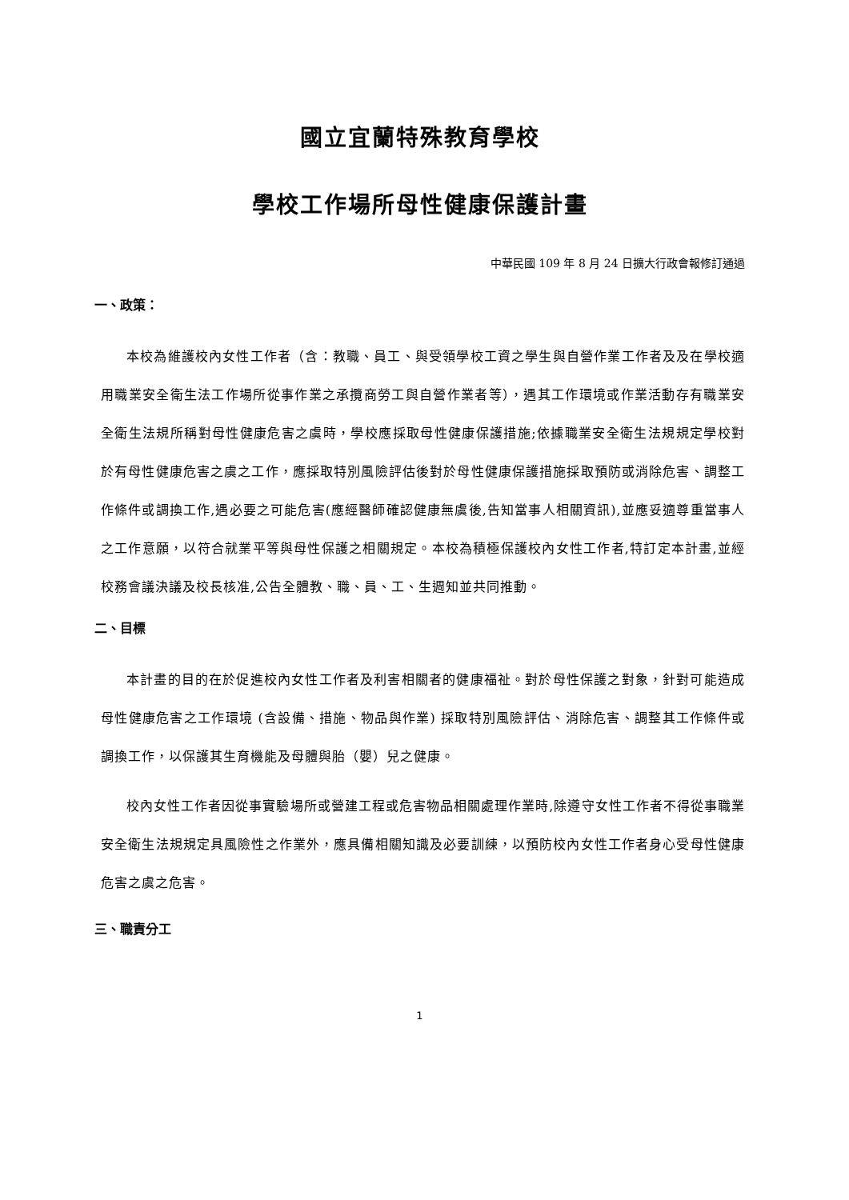國立宜蘭特殊教育學校
學校工作場所母性健康保護計畫
中華民國 109 年 8 月 24 日擴大行政會報修訂通過
一、政策：
本校為維護校內女性工作者（含：教職、員工、與受領學校工資之學生與自營作業工作者及及在學校適用職業安全衛生法工作場所從事作業之承攬商勞工與自營作業者等），遇其工作環境或作業活動存有職業安全衛生法規所稱對母性健康危害之虞時，學校應採取母性健康保護措施;依據職業安全衛生法規規定學校對於有母性健康危害之虞之工作，應採取特別風險評估後對於母性健康保護措施採取預防或消除危害、調整工作條件或調換工作,遇必要之可能危害(應經醫師確認健康無虞後,告知當事人相關資訊),並應妥適尊重當事人之工作意願，以符合就業平等與母性保護之相關規定。本校為積極保護校內女性工作者,特訂定本計畫,並經校務會議決議及校長核准,公告全體教、職、員、工、生週知並共同推動。
二、目標
本計畫的目的在於促進校內女性工作者及利害相關者的健康福祉。對於母性保護之對象，針對可能造成母性健康危害之工作環境 (含設備、措施、物品與作業) 採取特別風險評估、消除危害、調整其工作條件或調換工作，以保護其生育機能及母體與胎（嬰）兒之健康。
校內女性工作者因從事實驗場所或營建工程或危害物品相關處理作業時,除遵守女性工作者不得從事職業安全衛生法規規定具風險性之作業外，應具備相關知識及必要訓練，以預防校內女性工作者身心受母性健康危害之虞之危害。
三、職責分工
1